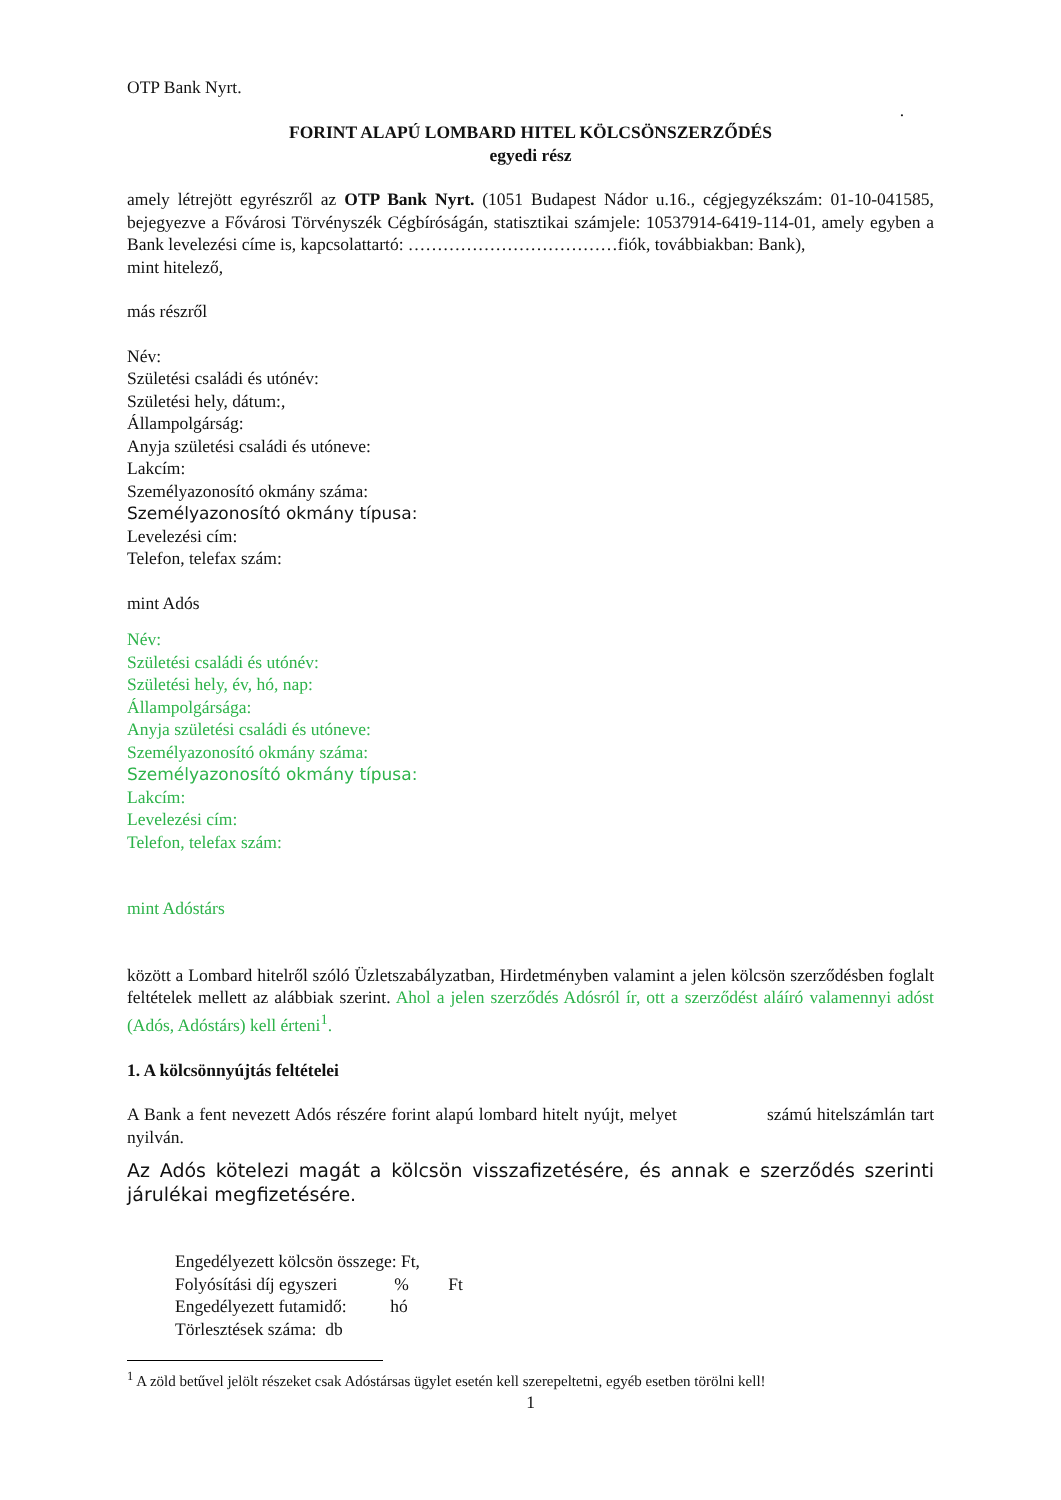OTP Bank Nyrt.
.
FORINT ALAPÚ LOMBARD HITEL KÖLCSÖNSZERZŐDÉS
egyedi rész
amely létrejött egyrészről az OTP Bank Nyrt. (1051 Budapest Nádor u.16., cégjegyzékszám: 01-10-041585, bejegyezve a Fővárosi Törvényszék Cégbíróságán, statisztikai számjele: 10537914-6419-114-01, amely egyben a Bank levelezési címe is, kapcsolattartó: ………………………………fiók, továbbiakban: Bank),
mint hitelező,
más részről
Név:
Születési családi és utónév:
Születési hely, dátum:,
Állampolgárság:
Anyja születési családi és utóneve:
Lakcím:
Személyazonosító okmány száma:
Személyazonosító okmány típusa:
Levelezési cím:
Telefon, telefax szám:
mint Adós
Név:
Születési családi és utónév:
Születési hely, év, hó, nap:
Állampolgársága:
Anyja születési családi és utóneve:
Személyazonosító okmány száma:
Személyazonosító okmány típusa:
Lakcím:
Levelezési cím:
Telefon, telefax szám:
mint Adóstárs
között a Lombard hitelről szóló Üzletszabályzatban, Hirdetményben valamint a jelen kölcsön szerződésben foglalt feltételek mellett az alábbiak szerint. Ahol a jelen szerződés Adósról ír, ott a szerződést aláíró valamennyi adóst (Adós, Adóstárs) kell érteni<sup>1</sup>.
1. A kölcsönnyújtás feltételei
A Bank a fent nevezett Adós részére forint alapú lombard hitelt nyújt, melyet számú hitelszámlán tart nyilván.
Az Adós kötelezi magát a kölcsön visszafizetésére, és annak e szerződés szerinti járulékai megfizetésére.
Engedélyezett kölcsön összege: Ft,
Folyósítási díj egyszeri % Ft
Engedélyezett futamidő: hó
Törlesztések száma: db
<sup>1</sup> A zöld betűvel jelölt részeket csak Adóstársas ügylet esetén kell szerepeltetni, egyéb esetben törölni kell!
1